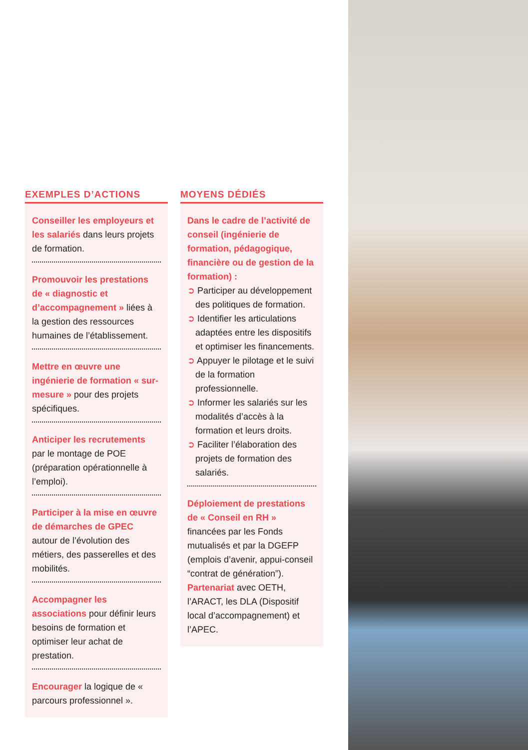EXEMPLES D’ACTIONS
Conseiller les employeurs et les salariés dans leurs projets de formation.
Promouvoir les prestations de « diagnostic et d’accompagnement » liées à la gestion des ressources humaines de l’établissement.
Mettre en œuvre une ingénierie de formation « sur-mesure » pour des projets spécifiques.
Anticiper les recrutements par le montage de POE (préparation opérationnelle à l’emploi).
Participer à la mise en œuvre de démarches de GPEC autour de l’évolution des métiers, des passerelles et des mobilités.
Accompagner les associations pour définir leurs besoins de formation et optimiser leur achat de prestation.
Encourager la logique de « parcours professionnel ».
MOYENS DÉDIÉS
Dans le cadre de l’activité de conseil (ingénierie de formation, pédagogique, financière ou de gestion de la formation) :
➲ Participer au développement des politiques de formation.
➲ Identifier les articulations adaptées entre les dispositifs et optimiser les financements.
➲ Appuyer le pilotage et le suivi de la formation professionnelle.
➲ Informer les salariés sur les modalités d’accès à la formation et leurs droits.
➲ Faciliter l’élaboration des projets de formation des salariés.
Déploiement de prestations de « Conseil en RH » financées par les Fonds mutualisés et par la DGEFP (emplois d’avenir, appui-conseil “contrat de génération”).
Partenariat avec OETH, l’ARACT, les DLA (Dispositif local d’accompagnement) et l’APEC.